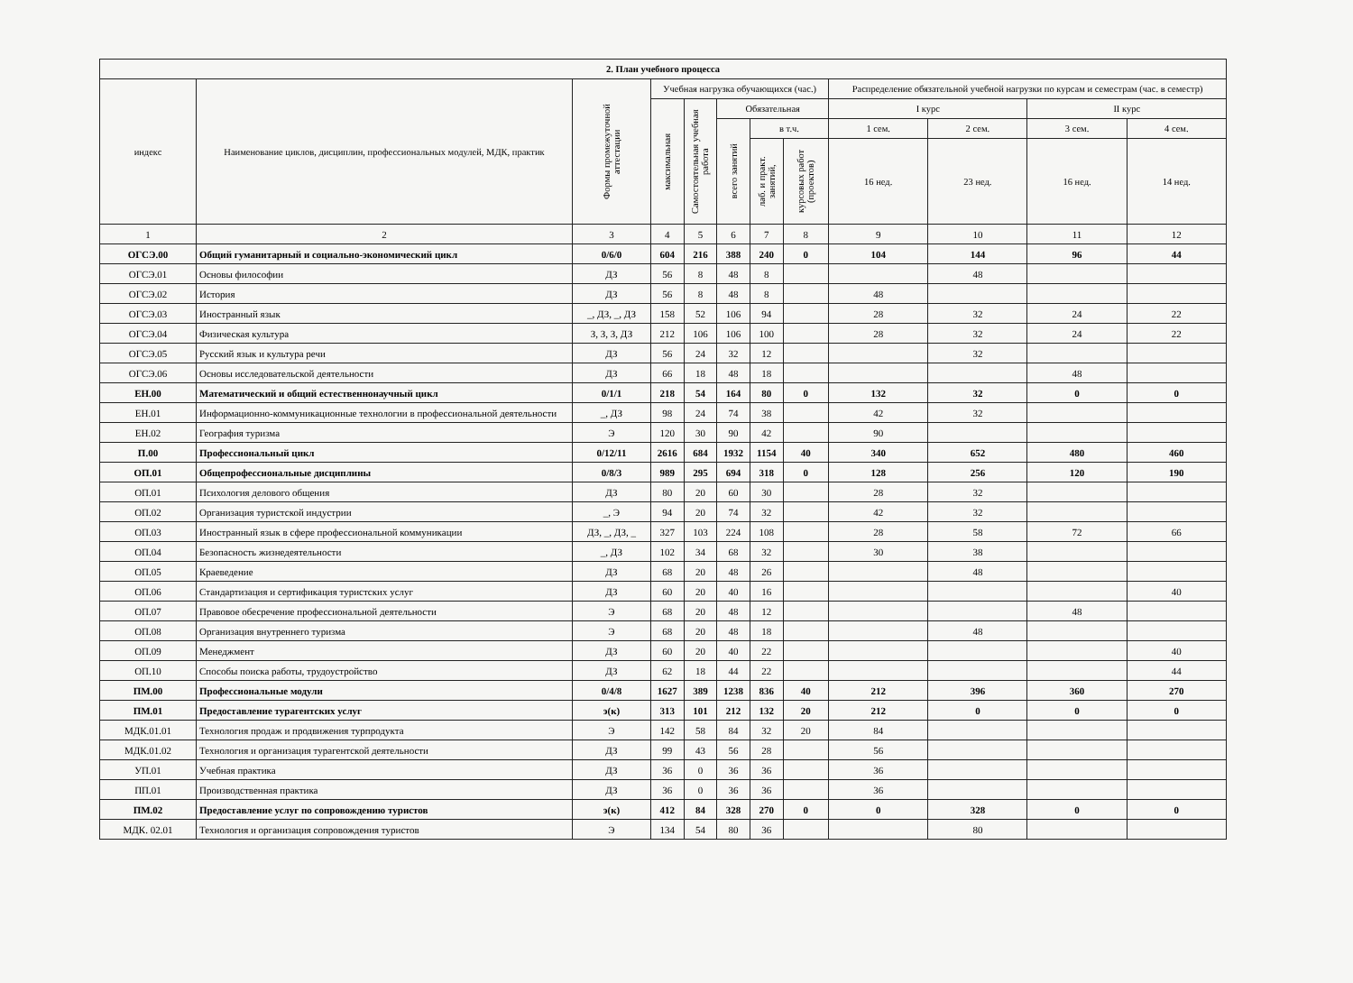| 2. План учебного процесса | | | | | | | | | | | |
| --- | --- | --- | --- | --- | --- | --- | --- | --- | --- | --- | --- |
| индекс | Наименование циклов, дисциплин, профессиональных модулей, МДК, практик | Формы промежуточной аттестации | Учебная нагрузка обучающихся (час.) | | | | | Распределение обязательной учебной нагрузки по курсам и семестрам (час. в семестр) | | | |
| | | | максимальная | Самостоятельная учебная работа | Обязательная | | | I курс | | II курс | |
| | | | | | всего занятий | в т.ч. | | 1 сем. | 2 сем. | 3 сем. | 4 сем. |
| | | | | | | лаб. и практ. занятий, | курсовых работ (проектов) | 16 нед. | 23 нед. | 16 нед. | 14 нед. |
| 1 | 2 | 3 | 4 | 5 | 6 | 7 | 8 | 9 | 10 | 11 | 12 |
| ОГСЭ.00 | Общий гуманитарный и социально-экономический цикл | 0/6/0 | 604 | 216 | 388 | 240 | 0 | 104 | 144 | 96 | 44 |
| ОГСЭ.01 | Основы философии | ДЗ | 56 | 8 | 48 | 8 | | | 48 | | |
| ОГСЭ.02 | История | ДЗ | 56 | 8 | 48 | 8 | | 48 | | | |
| ОГСЭ.03 | Иностранный язык | _, ДЗ, _, ДЗ | 158 | 52 | 106 | 94 | | 28 | 32 | 24 | 22 |
| ОГСЭ.04 | Физическая культура | З, З, З, ДЗ | 212 | 106 | 106 | 100 | | 28 | 32 | 24 | 22 |
| ОГСЭ.05 | Русский язык и культура речи | ДЗ | 56 | 24 | 32 | 12 | | | 32 | | |
| ОГСЭ.06 | Основы исследовательской деятельности | ДЗ | 66 | 18 | 48 | 18 | | | | 48 | |
| ЕН.00 | Математический и общий естественнонаучный цикл | 0/1/1 | 218 | 54 | 164 | 80 | 0 | 132 | 32 | 0 | 0 |
| ЕН.01 | Информационно-коммуникационные технологии в профессиональной деятельности | _, ДЗ | 98 | 24 | 74 | 38 | | 42 | 32 | | |
| ЕН.02 | География туризма | Э | 120 | 30 | 90 | 42 | | 90 | | | |
| П.00 | Профессиональный цикл | 0/12/11 | 2616 | 684 | 1932 | 1154 | 40 | 340 | 652 | 480 | 460 |
| ОП.01 | Общепрофессиональные дисциплины | 0/8/3 | 989 | 295 | 694 | 318 | 0 | 128 | 256 | 120 | 190 |
| ОП.01 | Психология делового общения | ДЗ | 80 | 20 | 60 | 30 | | 28 | 32 | | |
| ОП.02 | Организация туристской индустрии | _, Э | 94 | 20 | 74 | 32 | | 42 | 32 | | |
| ОП.03 | Иностранный язык в сфере профессиональной коммуникации | ДЗ, _, ДЗ, _ | 327 | 103 | 224 | 108 | | 28 | 58 | 72 | 66 |
| ОП.04 | Безопасность жизнедеятельности | _, ДЗ | 102 | 34 | 68 | 32 | | 30 | 38 | | |
| ОП.05 | Краеведение | ДЗ | 68 | 20 | 48 | 26 | | | 48 | | |
| ОП.06 | Стандартизация и сертификация туристских услуг | ДЗ | 60 | 20 | 40 | 16 | | | | | 40 |
| ОП.07 | Правовое обесречение профессиональной деятельности | Э | 68 | 20 | 48 | 12 | | | | 48 | |
| ОП.08 | Организация внутреннего туризма | Э | 68 | 20 | 48 | 18 | | | 48 | | |
| ОП.09 | Менеджмент | ДЗ | 60 | 20 | 40 | 22 | | | | | 40 |
| ОП.10 | Способы поиска работы, трудоустройство | ДЗ | 62 | 18 | 44 | 22 | | | | | 44 |
| ПМ.00 | Профессиональные модули | 0/4/8 | 1627 | 389 | 1238 | 836 | 40 | 212 | 396 | 360 | 270 |
| ПМ.01 | Предоставление турагентских услуг | э(к) | 313 | 101 | 212 | 132 | 20 | 212 | 0 | 0 | 0 |
| МДК.01.01 | Технология продаж и продвижения турпродукта | Э | 142 | 58 | 84 | 32 | 20 | 84 | | | |
| МДК.01.02 | Технология и организация турагентской деятельности | ДЗ | 99 | 43 | 56 | 28 | | 56 | | | |
| УП.01 | Учебная практика | ДЗ | 36 | 0 | 36 | 36 | | 36 | | | |
| ПП.01 | Производственная практика | ДЗ | 36 | 0 | 36 | 36 | | 36 | | | |
| ПМ.02 | Предоставление услуг по сопровождению туристов | э(к) | 412 | 84 | 328 | 270 | 0 | 0 | 328 | 0 | 0 |
| МДК. 02.01 | Технология и организация сопровождения туристов | Э | 134 | 54 | 80 | 36 | | | 80 | | |